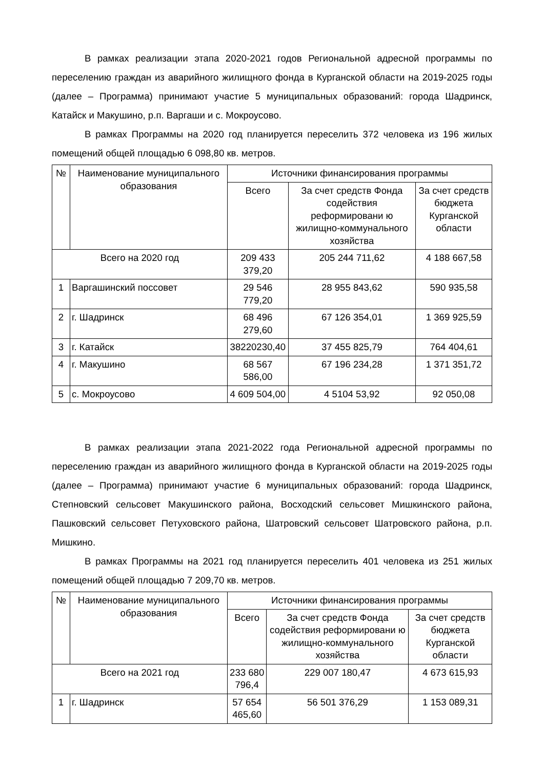В рамках реализации этапа 2020-2021 годов Региональной адресной программы по переселению граждан из аварийного жилищного фонда в Курганской области на 2019-2025 годы (далее – Программа) принимают участие 5 муниципальных образований: города Шадринск, Катайск и Макушино, р.п. Варгаши и с. Мокроусово.
В рамках Программы на 2020 год планируется переселить 372 человека из 196 жилых помещений общей площадью 6 098,80 кв. метров.
| № | Наименование муниципального образования | Источники финансирования программы | | |
| --- | --- | --- | --- | --- |
| | | Всего | За счет средств Фонда содействия реформировани ю жилищно-коммунального хозяйства | За счет средств бюджета Курганской области |
| Всего на 2020 год | | 209 433 379,20 | 205 244 711,62 | 4 188 667,58 |
| 1 | Варгашинский поссовет | 29 546 779,20 | 28 955 843,62 | 590 935,58 |
| 2 | г. Шадринск | 68 496 279,60 | 67 126 354,01 | 1 369 925,59 |
| 3 | г. Катайск | 38220230,40 | 37 455 825,79 | 764 404,61 |
| 4 | г. Макушино | 68 567 586,00 | 67 196 234,28 | 1 371 351,72 |
| 5 | с. Мокроусово | 4 609 504,00 | 4 5104 53,92 | 92 050,08 |
В рамках реализации этапа 2021-2022 года Региональной адресной программы по переселению граждан из аварийного жилищного фонда в Курганской области на 2019-2025 годы (далее – Программа) принимают участие 6 муниципальных образований: города Шадринск, Степновский сельсовет Макушинского района, Восходский сельсовет Мишкинского района, Пашковский сельсовет Петуховского района, Шатровский сельсовет Шатровского района, р.п. Мишкино.
В рамках Программы на 2021 год планируется переселить 401 человека из 251 жилых помещений общей площадью 7 209,70 кв. метров.
| № | Наименование муниципального образования | Источники финансирования программы | | |
| --- | --- | --- | --- | --- |
| | | Всего | За счет средств Фонда содействия реформировани ю жилищно-коммунального хозяйства | За счет средств бюджета Курганской области |
| Всего на 2021 год | | 233 680 796,4 | 229 007 180,47 | 4 673 615,93 |
| 1 | г. Шадринск | 57 654 465,60 | 56 501 376,29 | 1 153 089,31 |